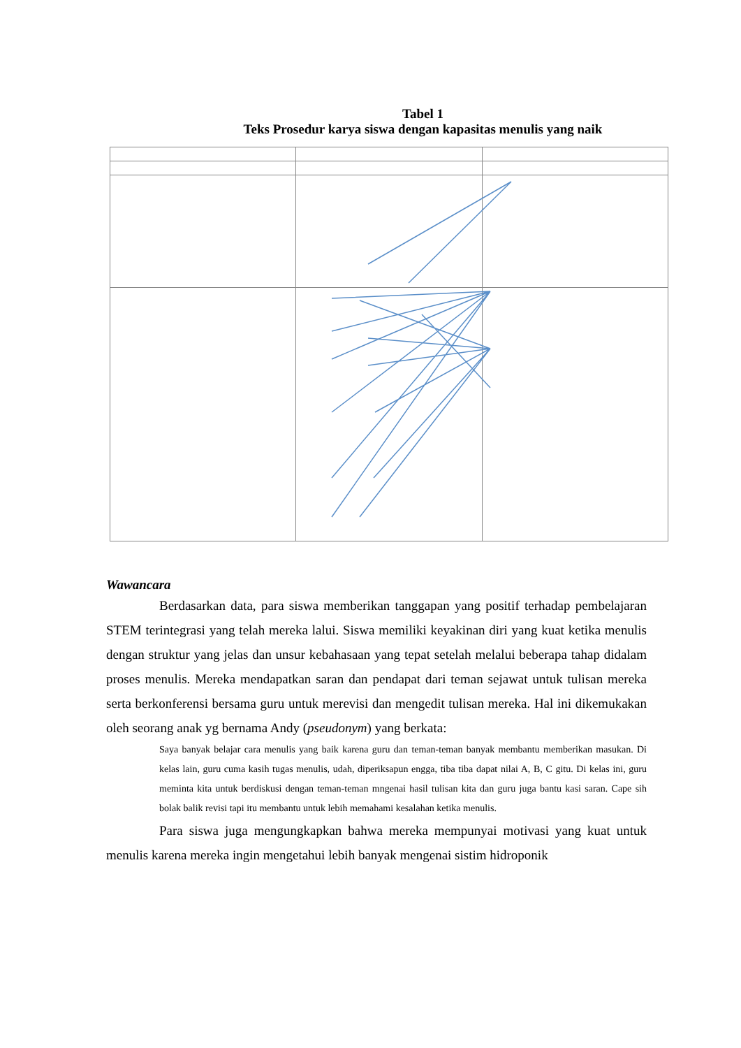Tabel 1
Teks Prosedur karya siswa dengan kapasitas menulis yang naik
Wawancara
Berdasarkan data, para siswa memberikan tanggapan yang positif terhadap pembelajaran STEM terintegrasi yang telah mereka lalui. Siswa memiliki keyakinan diri yang kuat ketika menulis dengan struktur yang jelas dan unsur kebahasaan yang tepat setelah melalui beberapa tahap didalam proses menulis. Mereka mendapatkan saran dan pendapat dari teman sejawat untuk tulisan mereka serta berkonferensi bersama guru untuk merevisi dan mengedit tulisan mereka. Hal ini dikemukakan oleh seorang anak yg bernama Andy (pseudonym) yang berkata:
Saya banyak belajar cara menulis yang baik karena guru dan teman-teman banyak membantu memberikan masukan. Di kelas lain, guru cuma kasih tugas menulis, udah, diperiksapun engga, tiba tiba dapat nilai A, B, C gitu. Di kelas ini, guru meminta kita untuk berdiskusi dengan teman-teman mngenai hasil tulisan kita dan guru juga bantu kasi saran. Cape sih bolak balik revisi tapi itu membantu untuk lebih memahami kesalahan ketika menulis.
Para siswa juga mengungkapkan bahwa mereka mempunyai motivasi yang kuat untuk menulis karena mereka ingin mengetahui lebih banyak mengenai sistim hidroponik